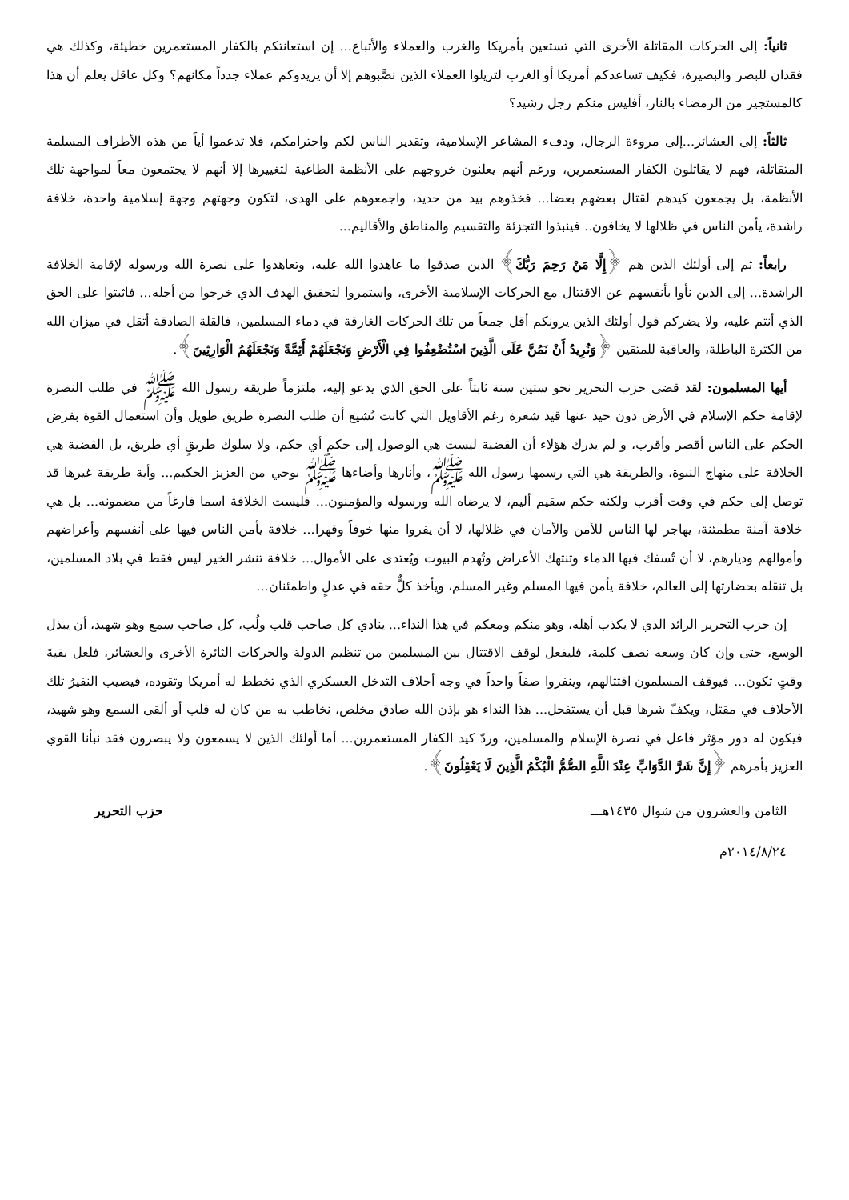ثانياً: إلى الحركات المقاتلة الأخرى التي تستعين بأمريكا والغرب والعملاء والأتباع... إن استعانتكم بالكفار المستعمرين خطيئة، وكذلك هي فقدان للبصر والبصيرة، فكيف تساعدكم أمريكا أو الغرب لتزيلوا العملاء الذين نصَّبوهم إلا أن يريدوكم عملاء جدداً مكانهم؟ وكل عاقل يعلم أن هذا كالمستجير من الرمضاء بالنار، أفليس منكم رجل رشيد؟
ثالثاً: إلى العشائر...إلى مروءة الرجال، ودفء المشاعر الإسلامية، وتقدير الناس لكم واحترامكم، فلا تدعموا أياً من هذه الأطراف المسلمة المتقاتلة، فهم لا يقاتلون الكفار المستعمرين، ورغم أنهم يعلنون خروجهم على الأنظمة الطاغية لتغييرها إلا أنهم لا يجتمعون معاً لمواجهة تلك الأنظمة، بل يجمعون كيدهم لقتال بعضهم بعضا... فخذوهم بيد من حديد، واجمعوهم على الهدى، لتكون وجهتهم وجهة إسلامية واحدة، خلافة راشدة، يأمن الناس في ظلالها لا يخافون.. فينبذوا التجزئة والتقسيم والمناطق والأقاليم...
رابعاً: ثم إلى أولئك الذين هم ﴿إِلَّا مَنْ رَحِمَ رَبُّكَ﴾ الذين صدقوا ما عاهدوا الله عليه، وتعاهدوا على نصرة الله ورسوله لإقامة الخلافة الراشدة... إلى الذين نأوا بأنفسهم عن الاقتتال مع الحركات الإسلامية الأخرى، واستمروا لتحقيق الهدف الذي خرجوا من أجله... فاثبتوا على الحق الذي أنتم عليه، ولا يضركم قول أولئك الذين يرونكم أقل جمعاً من تلك الحركات الغارقة في دماء المسلمين، فالقلة الصادقة أثقل في ميزان الله من الكثرة الباطلة، والعاقبة للمتقين ﴿وَنُرِيدُ أَنْ نَمُنَّ عَلَى الَّذِينَ اسْتُضْعِفُوا فِي الْأَرْضِ وَنَجْعَلَهُمْ أَئِمَّةً وَنَجْعَلَهُمُ الْوَارِثِينَ﴾.
أيها المسلمون: لقد قضى حزب التحرير نحو ستين سنة ثابتاً على الحق الذي يدعو إليه، ملتزماً طريقة رسول الله ﷺ في طلب النصرة لإقامة حكم الإسلام في الأرض دون حيد عنها قيد شعرة رغم الأقاويل التي كانت تُشيع أن طلب النصرة طريق طويل وأن استعمال القوة بفرض الحكم على الناس أقصر وأقرب، و لم يدرك هؤلاء أن القضية ليست هي الوصول إلى حكمٍ أي حكم، ولا سلوك طريقٍ أي طريق، بل القضية هي الخلافة على منهاج النبوة، والطريقة هي التي رسمها رسول الله ﷺ، وأنارها وأضاءها ﷺ بوحي من العزيز الحكيم... وأية طريقة غيرها قد توصل إلى حكم في وقت أقرب ولكنه حكم سقيم أليم، لا يرضاه الله ورسوله والمؤمنون... فليست الخلافة اسما فارغاً من مضمونه... بل هي خلافة آمنة مطمئنة، يهاجر لها الناس للأمن والأمان في ظلالها، لا أن يفروا منها خوفاً وقهرا... خلافة يأمن الناس فيها على أنفسهم وأعراضهم وأموالهم وديارهم، لا أن تُسفك فيها الدماء وتنتهك الأعراض وتُهدم البيوت ويُعتدى على الأموال... خلافة تنشر الخير ليس فقط في بلاد المسلمين، بل تنقله بحضارتها إلى العالم، خلافة يأمن فيها المسلم وغير المسلم، ويأخذ كلٌّ حقه في عدلٍ واطمئنان...
إن حزب التحرير الرائد الذي لا يكذب أهله، وهو منكم ومعكم في هذا النداء... ينادي كل صاحب قلب ولُب، كل صاحب سمع وهو شهيد، أن يبذل الوسع، حتى وإن كان وسعه نصف كلمة، فليفعل لوقف الاقتتال بين المسلمين من تنظيم الدولة والحركات الثائرة الأخرى والعشائر، فلعل بقيةَ وقتٍ تكون... فيوقف المسلمون اقتتالهم، وينفروا صفاً واحداً في وجه أحلاف التدخل العسكري الذي تخطط له أمريكا وتقوده، فيصيب النفيرُ تلك الأحلاف في مقتل، ويكفّ شرها قبل أن يستفحل... هذا النداء هو بإذن الله صادق مخلص، نخاطب به من كان له قلب أو ألقى السمع وهو شهيد، فيكون له دور مؤثر فاعل في نصرة الإسلام والمسلمين، وردّ كيد الكفار المستعمرين... أما أولئك الذين لا يسمعون ولا يبصرون فقد نبأنا القوي العزيز بأمرهم ﴿إِنَّ شَرَّ الدَّوَابِّ عِنْدَ اللَّهِ الصُّمُّ الْبُكْمُ الَّذِينَ لَا يَعْقِلُونَ﴾.
الثامن والعشرون من شوال ١٤٣٥هـــ حزب التحرير
٢٠١٤/٨/٢٤م